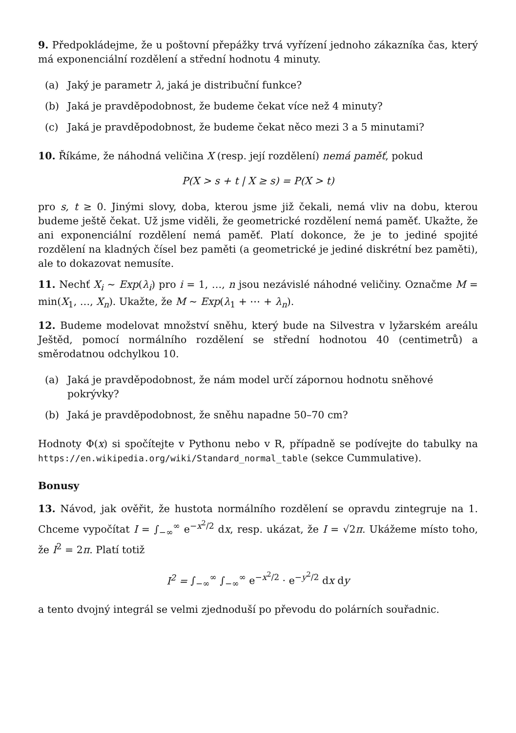9. Předpokládejme, že u poštovní přepážky trvá vyřízení jednoho zákazníka čas, který má exponenciální rozdělení a střední hodnotu 4 minuty.
(a) Jaký je parametr λ, jaká je distribuční funkce?
(b) Jaká je pravděpodobnost, že budeme čekat více než 4 minuty?
(c) Jaká je pravděpodobnost, že budeme čekat něco mezi 3 a 5 minutami?
10. Říkáme, že náhodná veličina X (resp. její rozdělení) nemá paměť, pokud
P(X > s + t | X ≥ s) = P(X > t)
pro s, t ≥ 0. Jinými slovy, doba, kterou jsme již čekali, nemá vliv na dobu, kterou budeme ještě čekat. Už jsme viděli, že geometrické rozdělení nemá paměť. Ukažte, že ani exponenciální rozdělení nemá paměť. Platí dokonce, že je to jediné spojité rozdělení na kladných čísel bez paměti (a geometrické je jediné diskrétní bez paměti), ale to dokazovat nemusíte.
11. Nechť X<sub>i</sub> ∼ Exp(λ<sub>i</sub>) pro i = 1, …, n jsou nezávislé náhodné veličiny. Označme M = min(X<sub>1</sub>, …, X<sub>n</sub>). Ukažte, že M ∼ Exp(λ<sub>1</sub> + ⋯ + λ<sub>n</sub>).
12. Budeme modelovat množství sněhu, který bude na Silvestra v lyžarském areálu Ještěd, pomocí normálního rozdělení se střední hodnotou 40 (centimetrů) a směrodatnou odchylkou 10.
(a) Jaká je pravděpodobnost, že nám model určí zápornou hodnotu sněhové pokrývky?
(b) Jaká je pravděpodobnost, že sněhu napadne 50–70 cm?
Hodnoty Φ(x) si spočítejte v Pythonu nebo v R, případně se podívejte do tabulky na https://en.wikipedia.org/wiki/Standard_normal_table (sekce Cummulative).
Bonusy
13. Návod, jak ověřit, že hustota normálního rozdělení se opravdu zintegruje na 1. Chceme vypočítat I = ∫<sub>−∞</sub><sup>∞</sup> e<sup>−x<sup>2</sup>/2</sup> dx, resp. ukázat, že I = √2π. Ukážeme místo toho, že I<sup>2</sup> = 2π. Platí totiž
I<sup>2</sup> = ∫<sub>−∞</sub><sup>∞</sup> ∫<sub>−∞</sub><sup>∞</sup> e<sup>−x<sup>2</sup>/2</sup> · e<sup>−y<sup>2</sup>/2</sup> dx dy
a tento dvojný integrál se velmi zjednoduší po převodu do polárních souřadnic.